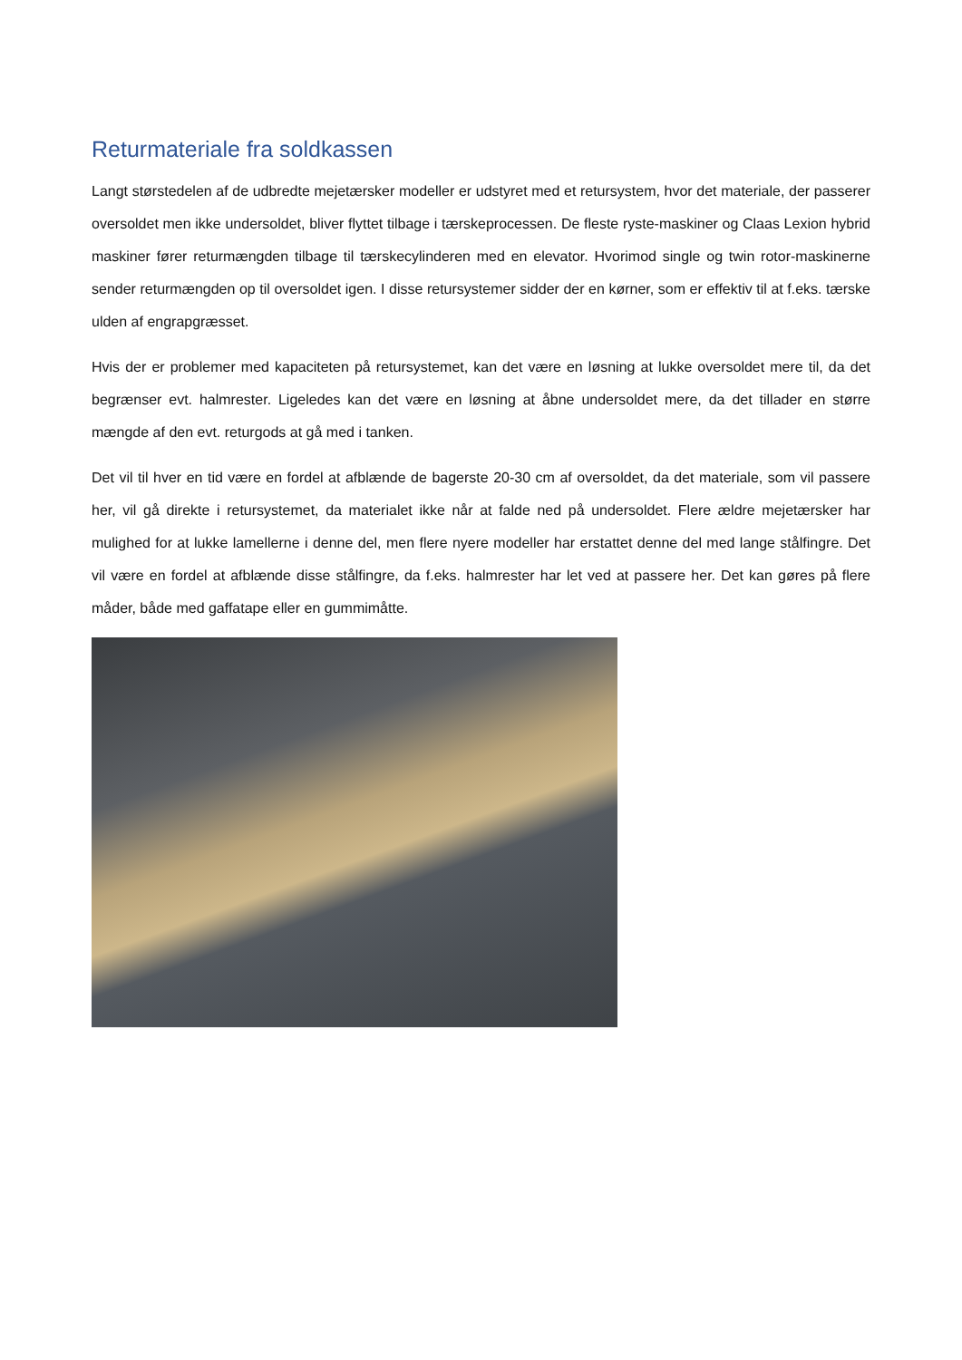Returmateriale fra soldkassen
Langt størstedelen af de udbredte mejetærsker modeller er udstyret med et retursystem, hvor det materiale, der passerer oversoldet men ikke undersoldet, bliver flyttet tilbage i tærskeprocessen. De fleste ryste-maskiner og Claas Lexion hybrid maskiner fører returmængden tilbage til tærskecylinderen med en elevator. Hvorimod single og twin rotor-maskinerne sender returmængden op til oversoldet igen. I disse retursystemer sidder der en kørner, som er effektiv til at f.eks. tærske ulden af engrapgræsset.
Hvis der er problemer med kapaciteten på retursystemet, kan det være en løsning at lukke oversoldet mere til, da det begrænser evt. halmrester. Ligeledes kan det være en løsning at åbne undersoldet mere, da det tillader en større mængde af den evt. returgods at gå med i tanken.
Det vil til hver en tid være en fordel at afblænde de bagerste 20-30 cm af oversoldet, da det materiale, som vil passere her, vil gå direkte i retursystemet, da materialet ikke når at falde ned på undersoldet. Flere ældre mejetærsker har mulighed for at lukke lamellerne i denne del, men flere nyere modeller har erstattet denne del med lange stålfingre. Det vil være en fordel at afblænde disse stålfingre, da f.eks. halmrester har let ved at passere her. Det kan gøres på flere måder, både med gaffatape eller en gummimåtte.